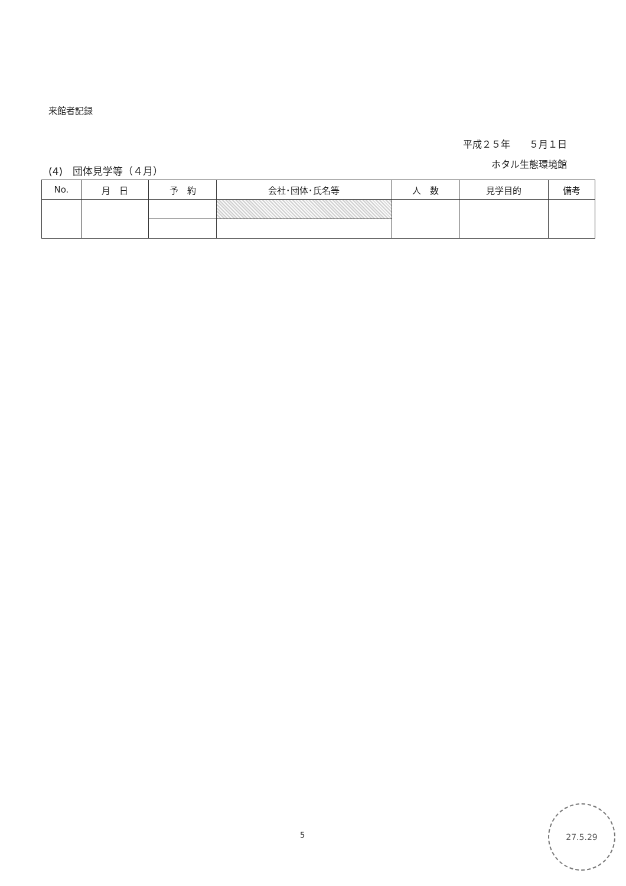来館者記録
平成２５年　　５月１日
ホタル生態環境館
(4)　団体見学等（４月）
| No. | 月 日 | 予 約 | 会社･団体･氏名等 | 人 数 | 見学目的 | 備考 |
| --- | --- | --- | --- | --- | --- | --- |
5
27.5.29